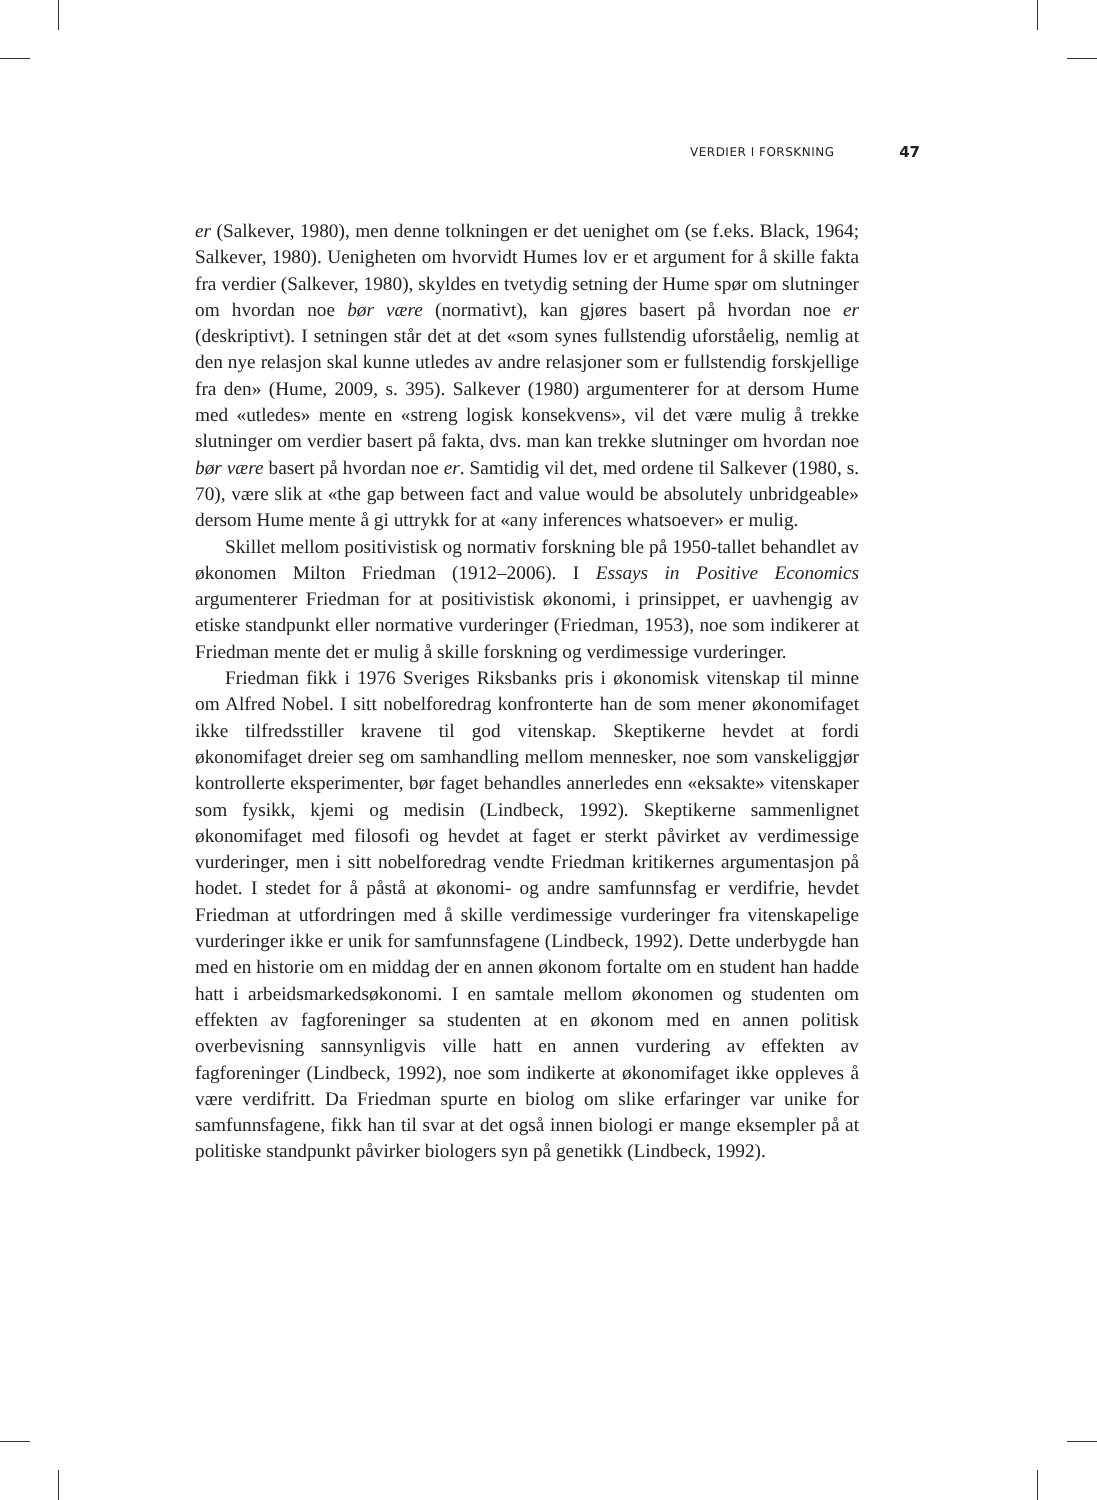VERDIER I FORSKNING 47
er (Salkever, 1980), men denne tolkningen er det uenighet om (se f.eks. Black, 1964; Salkever, 1980). Uenigheten om hvorvidt Humes lov er et argument for å skille fakta fra verdier (Salkever, 1980), skyldes en tvetydig setning der Hume spør om slutninger om hvordan noe bør være (normativt), kan gjøres basert på hvordan noe er (deskriptivt). I setningen står det at det «som synes fullstendig uforståelig, nemlig at den nye relasjon skal kunne utledes av andre relasjoner som er fullstendig forskjellige fra den» (Hume, 2009, s. 395). Salkever (1980) argumenterer for at dersom Hume med «utledes» mente en «streng logisk konsekvens», vil det være mulig å trekke slutninger om verdier basert på fakta, dvs. man kan trekke slutninger om hvordan noe bør være basert på hvordan noe er. Samtidig vil det, med ordene til Salkever (1980, s. 70), være slik at «the gap between fact and value would be absolutely unbridgeable» dersom Hume mente å gi uttrykk for at «any inferences whatsoever» er mulig.
Skillet mellom positivistisk og normativ forskning ble på 1950-tallet behandlet av økonomen Milton Friedman (1912–2006). I Essays in Positive Economics argumenterer Friedman for at positivistisk økonomi, i prinsippet, er uavhengig av etiske standpunkt eller normative vurderinger (Friedman, 1953), noe som indikerer at Friedman mente det er mulig å skille forskning og verdimessige vurderinger.
Friedman fikk i 1976 Sveriges Riksbanks pris i økonomisk vitenskap til minne om Alfred Nobel. I sitt nobelforedrag konfronterte han de som mener økonomifaget ikke tilfredsstiller kravene til god vitenskap. Skeptikerne hevdet at fordi økonomifaget dreier seg om samhandling mellom mennesker, noe som vanskeliggjør kontrollerte eksperimenter, bør faget behandles annerledes enn «eksakte» vitenskaper som fysikk, kjemi og medisin (Lindbeck, 1992). Skeptikerne sammenlignet økonomifaget med filosofi og hevdet at faget er sterkt påvirket av verdimessige vurderinger, men i sitt nobelforedrag vendte Friedman kritikernes argumentasjon på hodet. I stedet for å påstå at økonomi- og andre samfunnsfag er verdifrie, hevdet Friedman at utfordringen med å skille verdimessige vurderinger fra vitenskapelige vurderinger ikke er unik for samfunnsfagene (Lindbeck, 1992). Dette underbygde han med en historie om en middag der en annen økonom fortalte om en student han hadde hatt i arbeidsmarkedsøkonomi. I en samtale mellom økonomen og studenten om effekten av fagforeninger sa studenten at en økonom med en annen politisk overbevisning sannsynligvis ville hatt en annen vurdering av effekten av fagforeninger (Lindbeck, 1992), noe som indikerte at økonomifaget ikke oppleves å være verdifritt. Da Friedman spurte en biolog om slike erfaringer var unike for samfunnsfagene, fikk han til svar at det også innen biologi er mange eksempler på at politiske standpunkt påvirker biologers syn på genetikk (Lindbeck, 1992).